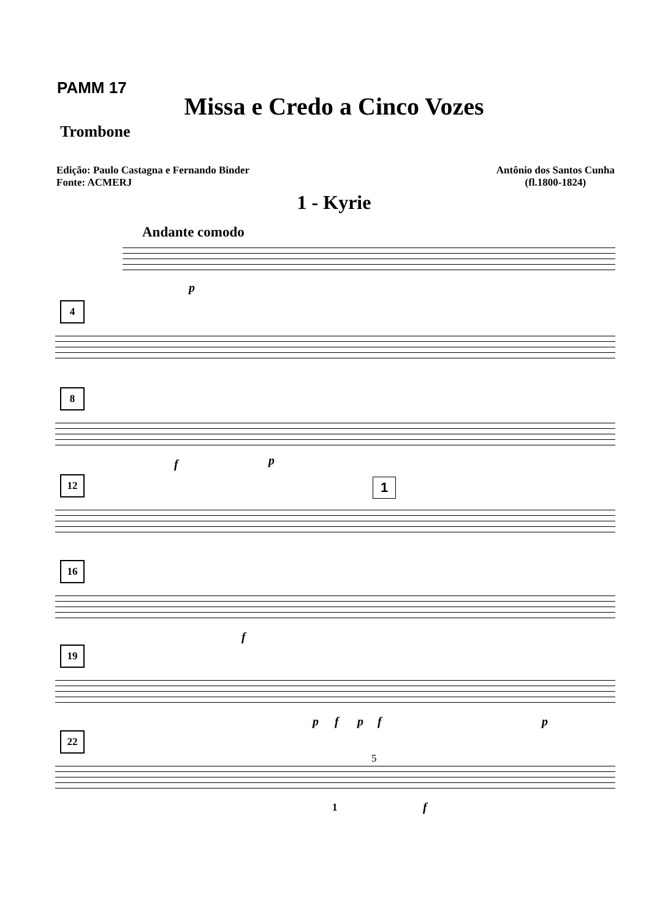PAMM 17
Missa e Credo a Cinco Vozes
Trombone
Edição: Paulo Castagna e Fernando Binder
Fonte: ACMERJ
Antônio dos Santos Cunha
(fl.1800-1824)
1 - Kyrie
Andante comodo
p
4
8
f p
12 1
16
f
19
p f p f p
22
5
1 f